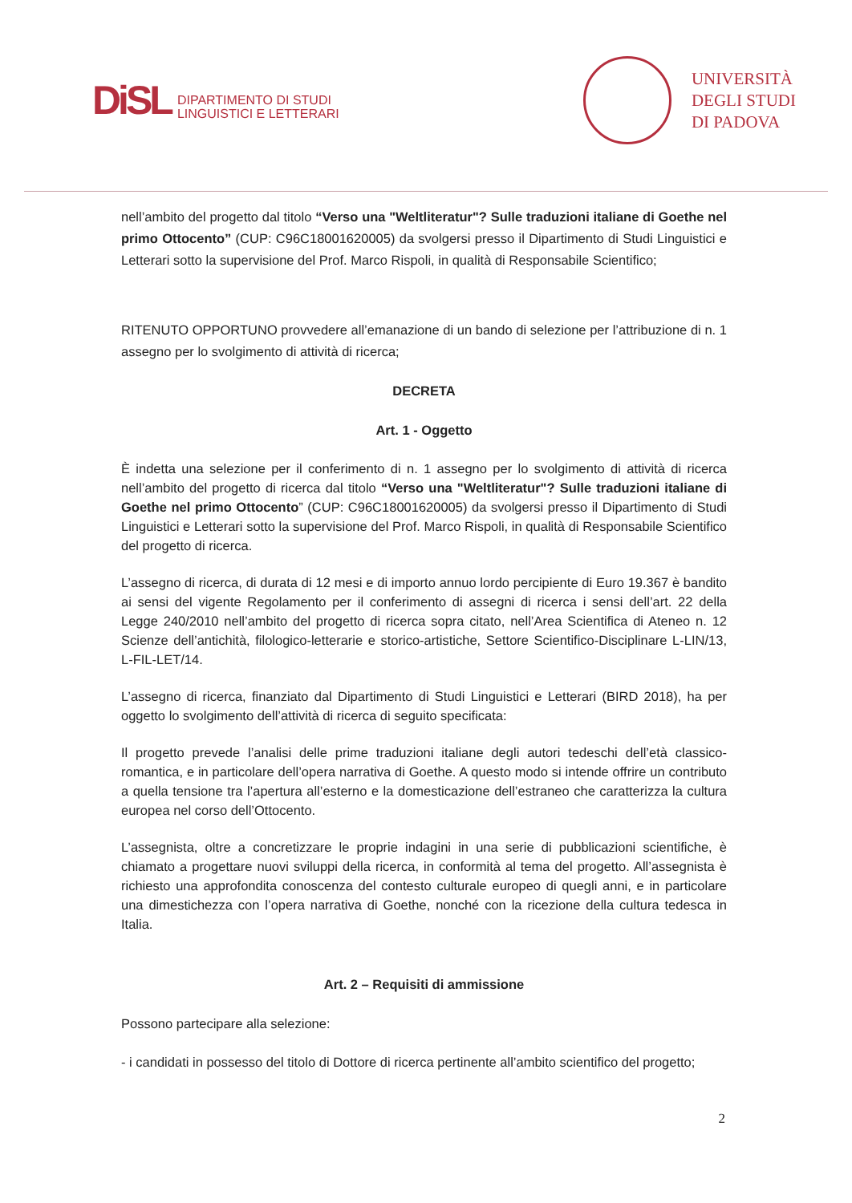DiSL
DIPARTIMENTO DI STUDI
LINGUISTICI E LETTERARI
UNIVERSITÀ
DEGLI STUDI
DI PADOVA
nell’ambito del progetto dal titolo “Verso una "Weltliteratur"? Sulle traduzioni italiane di Goethe nel primo Ottocento” (CUP: C96C18001620005) da svolgersi presso il Dipartimento di Studi Linguistici e Letterari sotto la supervisione del Prof. Marco Rispoli, in qualità di Responsabile Scientifico;
RITENUTO OPPORTUNO provvedere all’emanazione di un bando di selezione per l’attribuzione di n. 1 assegno per lo svolgimento di attività di ricerca;
DECRETA
Art. 1 - Oggetto
È indetta una selezione per il conferimento di n. 1 assegno per lo svolgimento di attività di ricerca nell’ambito del progetto di ricerca dal titolo “Verso una "Weltliteratur"? Sulle traduzioni italiane di Goethe nel primo Ottocento” (CUP: C96C18001620005) da svolgersi presso il Dipartimento di Studi Linguistici e Letterari sotto la supervisione del Prof. Marco Rispoli, in qualità di Responsabile Scientifico del progetto di ricerca.
L’assegno di ricerca, di durata di 12 mesi e di importo annuo lordo percipiente di Euro 19.367 è bandito ai sensi del vigente Regolamento per il conferimento di assegni di ricerca i sensi dell’art. 22 della Legge 240/2010 nell’ambito del progetto di ricerca sopra citato, nell’Area Scientifica di Ateneo n. 12 Scienze dell’antichità, filologico-letterarie e storico-artistiche, Settore Scientifico-Disciplinare L-LIN/13, L-FIL-LET/14.
L’assegno di ricerca, finanziato dal Dipartimento di Studi Linguistici e Letterari (BIRD 2018), ha per oggetto lo svolgimento dell’attività di ricerca di seguito specificata:
Il progetto prevede l’analisi delle prime traduzioni italiane degli autori tedeschi dell’età classico-romantica, e in particolare dell’opera narrativa di Goethe. A questo modo si intende offrire un contributo a quella tensione tra l’apertura all’esterno e la domesticazione dell’estraneo che caratterizza la cultura europea nel corso dell’Ottocento.
L’assegnista, oltre a concretizzare le proprie indagini in una serie di pubblicazioni scientifiche, è chiamato a progettare nuovi sviluppi della ricerca, in conformità al tema del progetto. All’assegnista è richiesto una approfondita conoscenza del contesto culturale europeo di quegli anni, e in particolare una dimestichezza con l’opera narrativa di Goethe, nonché con la ricezione della cultura tedesca in Italia.
Art. 2 – Requisiti di ammissione
Possono partecipare alla selezione:
- i candidati in possesso del titolo di Dottore di ricerca pertinente all’ambito scientifico del progetto;
2